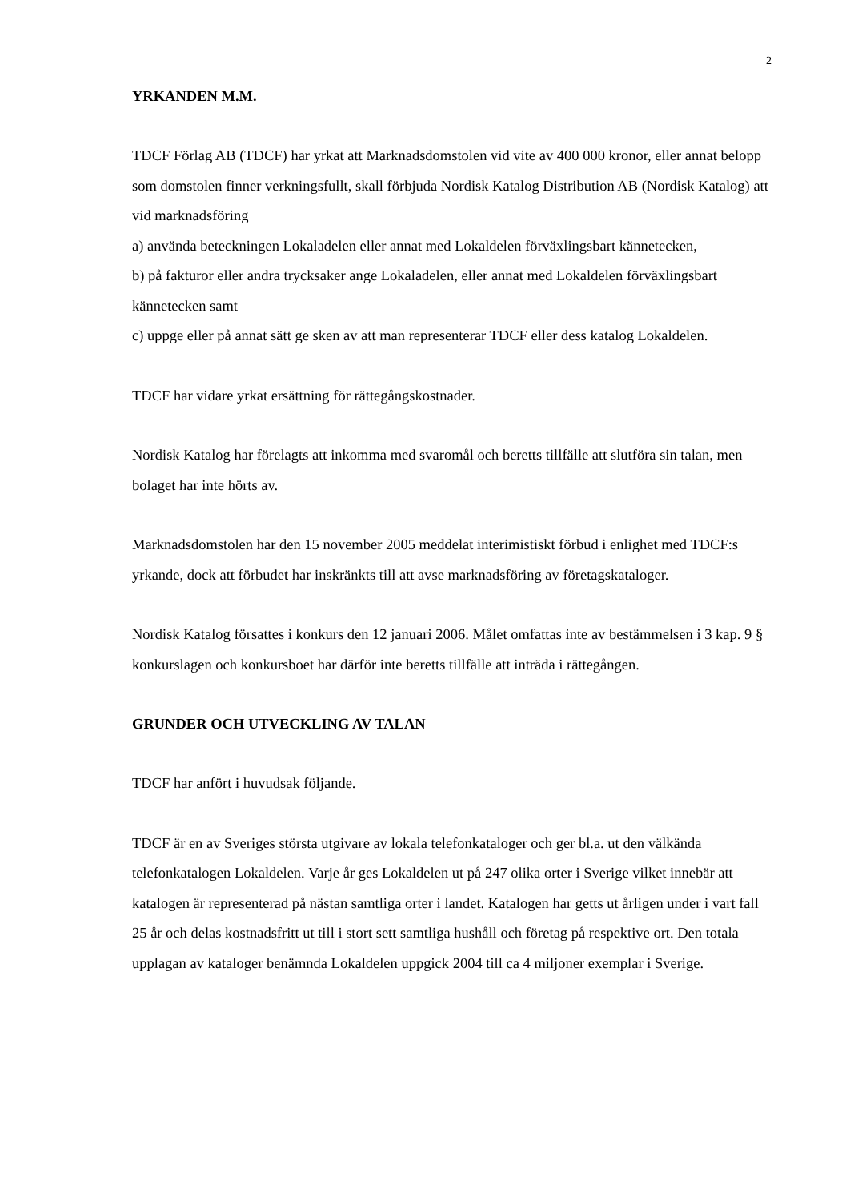2
YRKANDEN M.M.
TDCF Förlag AB (TDCF) har yrkat att Marknadsdomstolen vid vite av 400 000 kronor, eller annat belopp som domstolen finner verkningsfullt, skall förbjuda Nordisk Katalog Distribution AB (Nordisk Katalog) att vid marknadsföring
a) använda beteckningen Lokaladelen eller annat med Lokaldelen förväxlingsbart kännetecken,
b) på fakturor eller andra trycksaker ange Lokaladelen, eller annat med Lokaldelen förväxlingsbart kännetecken samt
c) uppge eller på annat sätt ge sken av att man representerar TDCF eller dess katalog Lokaldelen.
TDCF har vidare yrkat ersättning för rättegångskostnader.
Nordisk Katalog har förelagts att inkomma med svaromål och beretts tillfälle att slutföra sin talan, men bolaget har inte hörts av.
Marknadsdomstolen har den 15 november 2005 meddelat interimistiskt förbud i enlighet med TDCF:s yrkande, dock att förbudet har inskränkts till att avse marknadsföring av företagskataloger.
Nordisk Katalog försattes i konkurs den 12 januari 2006. Målet omfattas inte av bestämmelsen i 3 kap. 9 § konkurslagen och konkursboet har därför inte beretts tillfälle att inträda i rättegången.
GRUNDER OCH UTVECKLING AV TALAN
TDCF har anfört i huvudsak följande.
TDCF är en av Sveriges största utgivare av lokala telefonkataloger och ger bl.a. ut den välkända telefonkatalogen Lokaldelen. Varje år ges Lokaldelen ut på 247 olika orter i Sverige vilket innebär att katalogen är representerad på nästan samtliga orter i landet. Katalogen har getts ut årligen under i vart fall 25 år och delas kostnadsfritt ut till i stort sett samtliga hushåll och företag på respektive ort. Den totala upplagan av kataloger benämnda Lokaldelen uppgick 2004 till ca 4 miljoner exemplar i Sverige.